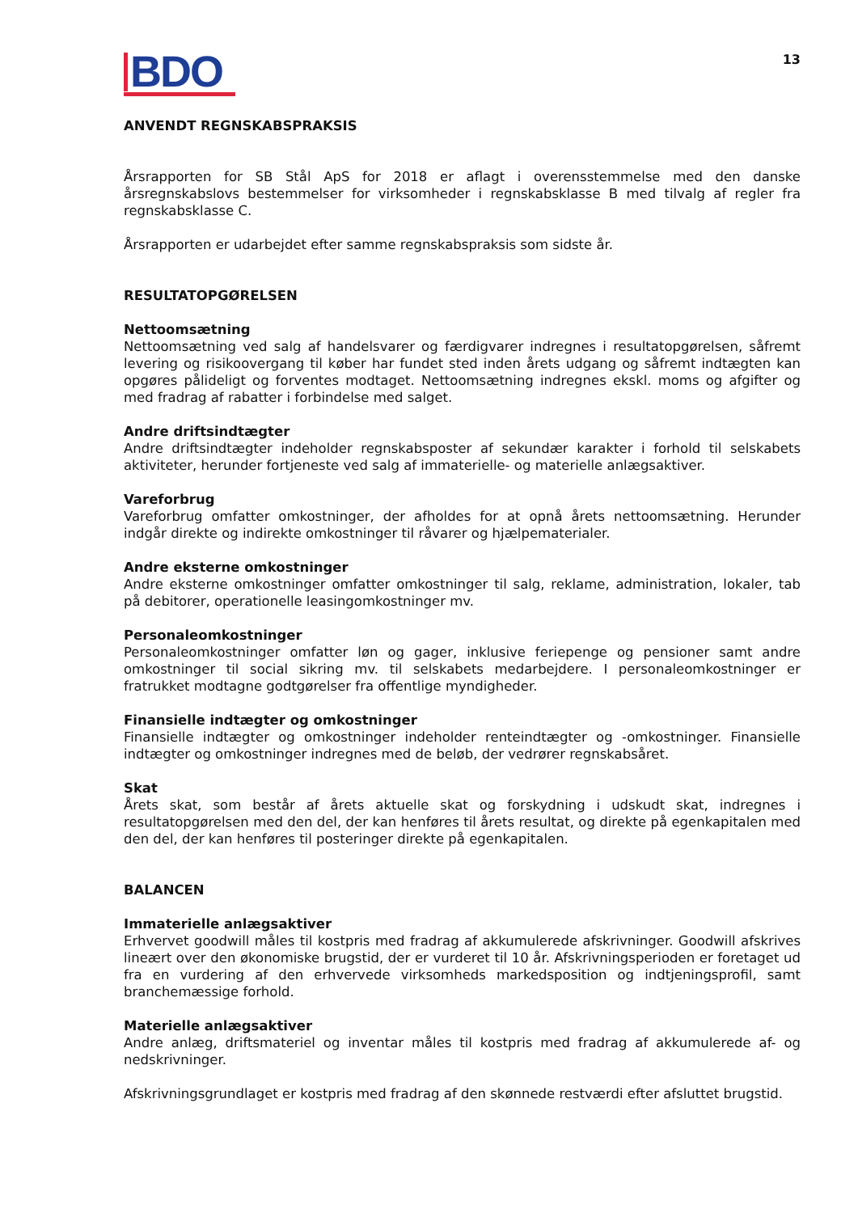BDO
13
ANVENDT REGNSKABSPRAKSIS
Årsrapporten for SB Stål ApS for 2018 er aflagt i overensstemmelse med den danske årsregnskabslovs bestemmelser for virksomheder i regnskabsklasse B med tilvalg af regler fra regnskabsklasse C.
Årsrapporten er udarbejdet efter samme regnskabspraksis som sidste år.
RESULTATOPGØRELSEN
Nettoomsætning
Nettoomsætning ved salg af handelsvarer og færdigvarer indregnes i resultatopgørelsen, såfremt levering og risikoovergang til køber har fundet sted inden årets udgang og såfremt indtægten kan opgøres pålideligt og forventes modtaget. Nettoomsætning indregnes ekskl. moms og afgifter og med fradrag af rabatter i forbindelse med salget.
Andre driftsindtægter
Andre driftsindtægter indeholder regnskabsposter af sekundær karakter i forhold til selskabets aktiviteter, herunder fortjeneste ved salg af immaterielle- og materielle anlægsaktiver.
Vareforbrug
Vareforbrug omfatter omkostninger, der afholdes for at opnå årets nettoomsætning. Herunder indgår direkte og indirekte omkostninger til råvarer og hjælpematerialer.
Andre eksterne omkostninger
Andre eksterne omkostninger omfatter omkostninger til salg, reklame, administration, lokaler, tab på debitorer, operationelle leasingomkostninger mv.
Personaleomkostninger
Personaleomkostninger omfatter løn og gager, inklusive feriepenge og pensioner samt andre omkostninger til social sikring mv. til selskabets medarbejdere. I personaleomkostninger er fratrukket modtagne godtgørelser fra offentlige myndigheder.
Finansielle indtægter og omkostninger
Finansielle indtægter og omkostninger indeholder renteindtægter og -omkostninger. Finansielle indtægter og omkostninger indregnes med de beløb, der vedrører regnskabsåret.
Skat
Årets skat, som består af årets aktuelle skat og forskydning i udskudt skat, indregnes i resultatopgørelsen med den del, der kan henføres til årets resultat, og direkte på egenkapitalen med den del, der kan henføres til posteringer direkte på egenkapitalen.
BALANCEN
Immaterielle anlægsaktiver
Erhvervet goodwill måles til kostpris med fradrag af akkumulerede afskrivninger. Goodwill afskrives lineært over den økonomiske brugstid, der er vurderet til 10 år. Afskrivningsperioden er foretaget ud fra en vurdering af den erhvervede virksomheds markedsposition og indtjeningsprofil, samt branchemæssige forhold.
Materielle anlægsaktiver
Andre anlæg, driftsmateriel og inventar måles til kostpris med fradrag af akkumulerede af- og nedskrivninger.
Afskrivningsgrundlaget er kostpris med fradrag af den skønnede restværdi efter afsluttet brugstid.